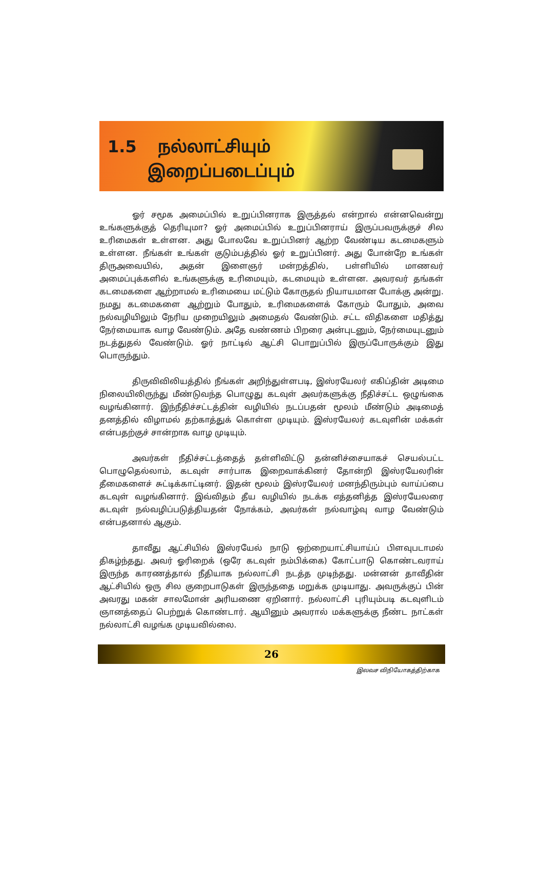1.5 நல்லாட்சியும்
இறைப்படைப்பும்
ஓர் சமூக அமைப்பில் உறுப்பினராக இருத்தல் என்றால் என்னவென்று உங்களுக்குத் தெரியுமா? ஓர் அமைப்பில் உறுப்பினராய் இருப்பவருக்குச் சில உரிமைகள் உள்ளன. அது போலவே உறுப்பினர் ஆற்ற வேண்டிய கடமைகளும் உள்ளன. நீங்கள் உங்கள் குடும்பத்தில் ஓர் உறுப்பினர். அது போன்றே உங்கள் திருஅவையில், அதன் இளைஞர் மன்றத்தில், பள்ளியில் மாணவர் அமைப்புக்களில் உங்களுக்கு உரிமையும், கடமையும் உள்ளன. அவரவர் தங்கள் கடமைகளை ஆற்றாமல் உரிமையை மட்டும் கோருதல் நியாயமான போக்கு அன்று. நமது கடமைகளை ஆற்றும் போதும், உரிமைகளைக் கோரும் போதும், அவை நல்வழியிலும் நேரிய முறையிலும் அமைதல் வேண்டும். சட்ட விதிகளை மதித்து நேர்மையாக வாழ வேண்டும். அதே வண்ணம் பிறரை அன்புடனும், நேர்மையுடனும் நடத்துதல் வேண்டும். ஓர் நாட்டில் ஆட்சி பொறுப்பில் இருப்போருக்கும் இது பொருந்தும்.
திருவிவிலியத்தில் நீங்கள் அறிந்துள்ளபடி, இஸ்ரயேலர் எகிப்தின் அடிமை நிலையிலிருந்து மீண்டுவந்த பொழுது கடவுள் அவர்களுக்கு நீதிச்சட்ட ஒழுங்கை வழங்கினார். இந்நீதிச்சட்டத்தின் வழியில் நடப்பதன் மூலம் மீண்டும் அடிமைத் தனத்தில் விழாமல் தற்காத்துக் கொள்ள முடியும். இஸ்ரயேலர் கடவுளின் மக்கள் என்பதற்குச் சான்றாக வாழ முடியும்.
அவர்கள் நீதிச்சட்டத்தைத் தள்ளிவிட்டு தன்னிச்சையாகச் செயல்பட்ட பொழுதெல்லாம், கடவுள் சார்பாக இறைவாக்கினர் தோன்றி இஸ்ரயேலரின் தீமைகளைச் சுட்டிக்காட்டினர். இதன் மூலம் இஸ்ரயேலர் மனந்திரும்பும் வாய்ப்பை கடவுள் வழங்கினார். இவ்விதம் தீய வழியில் நடக்க எத்தனித்த இஸ்ரயேலரை கடவுள் நல்வழிப்படுத்தியதன் நோக்கம், அவர்கள் நல்வாழ்வு வாழ வேண்டும் என்பதனால் ஆகும்.
தாவீது ஆட்சியில் இஸ்ரயேல் நாடு ஒற்றையாட்சியாய்ப் பிளவுபடாமல் திகழ்ந்தது. அவர் ஓரிறைக் (ஒரே கடவுள் நம்பிக்கை) கோட்பாடு கொண்டவராய் இருந்த காரணத்தால் நீதியாக நல்லாட்சி நடத்த முடிந்தது. மன்னன் தாவீதின் ஆட்சியில் ஒரு சில குறைபாடுகள் இருந்ததை மறுக்க முடியாது. அவருக்குப் பின் அவரது மகன் சாலமோன் அரியணை ஏறினார். நல்லாட்சி புரியும்படி கடவுளிடம் ஞானத்தைப் பெற்றுக் கொண்டார். ஆயினும் அவரால் மக்களுக்கு நீண்ட நாட்கள் நல்லாட்சி வழங்க முடியவில்லை.
26
இலவச விநியோகத்திற்காக